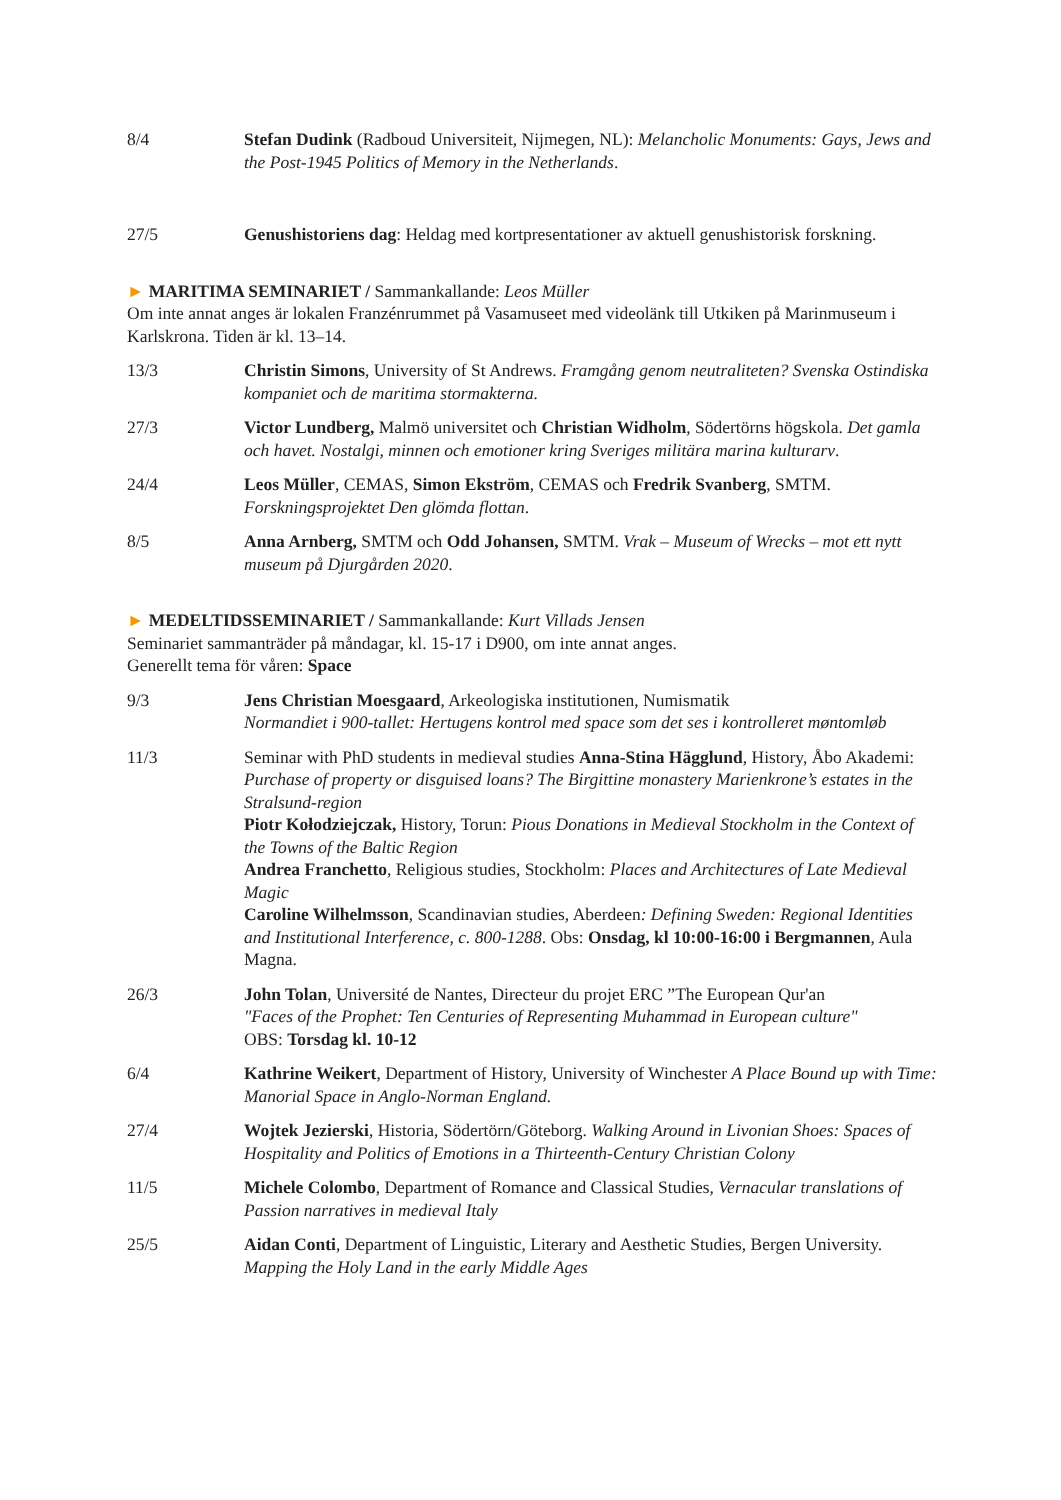8/4 Stefan Dudink (Radboud Universiteit, Nijmegen, NL): Melancholic Monuments: Gays, Jews and the Post-1945 Politics of Memory in the Netherlands.
27/5 Genushistoriens dag: Heldag med kortpresentationer av aktuell genushistorisk forskning.
► MARITIMA SEMINARIET / Sammankallande: Leos Müller
Om inte annat anges är lokalen Franzénrummet på Vasamuseet med videolänk till Utkiken på Marinmuseum i Karlskrona. Tiden är kl. 13–14.
13/3 Christin Simons, University of St Andrews. Framgång genom neutraliteten? Svenska Ostindiska kompaniet och de maritima stormakterna.
27/3 Victor Lundberg, Malmö universitet och Christian Widholm, Södertörns högskola. Det gamla och havet. Nostalgi, minnen och emotioner kring Sveriges militära marina kulturarv.
24/4 Leos Müller, CEMAS, Simon Ekström, CEMAS och Fredrik Svanberg, SMTM. Forskningsprojektet Den glömda flottan.
8/5 Anna Arnberg, SMTM och Odd Johansen, SMTM. Vrak – Museum of Wrecks – mot ett nytt museum på Djurgården 2020.
► MEDELTIDSSEMINARIET / Sammankallande: Kurt Villads Jensen
Seminariet sammanträder på måndagar, kl. 15-17 i D900, om inte annat anges.
Generellt tema för våren: Space
9/3 Jens Christian Moesgaard, Arkeologiska institutionen, Numismatik
Normandiet i 900-tallet: Hertugens kontrol med space som det ses i kontrolleret møntomløb
11/3 Seminar with PhD students in medieval studies Anna-Stina Hägglund, History, Åbo Akademi: Purchase of property or disguised loans? The Birgittine monastery Marienkrone’s estates in the Stralsund-region
Piotr Kołodziejczak, History, Torun: Pious Donations in Medieval Stockholm in the Context of the Towns of the Baltic Region
Andrea Franchetto, Religious studies, Stockholm: Places and Architectures of Late Medieval Magic
Caroline Wilhelmsson, Scandinavian studies, Aberdeen: Defining Sweden: Regional Identities and Institutional Interference, c. 800-1288. Obs: Onsdag, kl 10:00-16:00 i Bergmannen, Aula Magna.
26/3 John Tolan, Université de Nantes, Directeur du projet ERC ”The European Qur'an
"Faces of the Prophet: Ten Centuries of Representing Muhammad in European culture"
OBS: Torsdag kl. 10-12
6/4 Kathrine Weikert, Department of History, University of Winchester A Place Bound up with Time: Manorial Space in Anglo-Norman England.
27/4 Wojtek Jezierski, Historia, Södertörn/Göteborg. Walking Around in Livonian Shoes: Spaces of Hospitality and Politics of Emotions in a Thirteenth-Century Christian Colony
11/5 Michele Colombo, Department of Romance and Classical Studies, Vernacular translations of Passion narratives in medieval Italy
25/5 Aidan Conti, Department of Linguistic, Literary and Aesthetic Studies, Bergen University. Mapping the Holy Land in the early Middle Ages